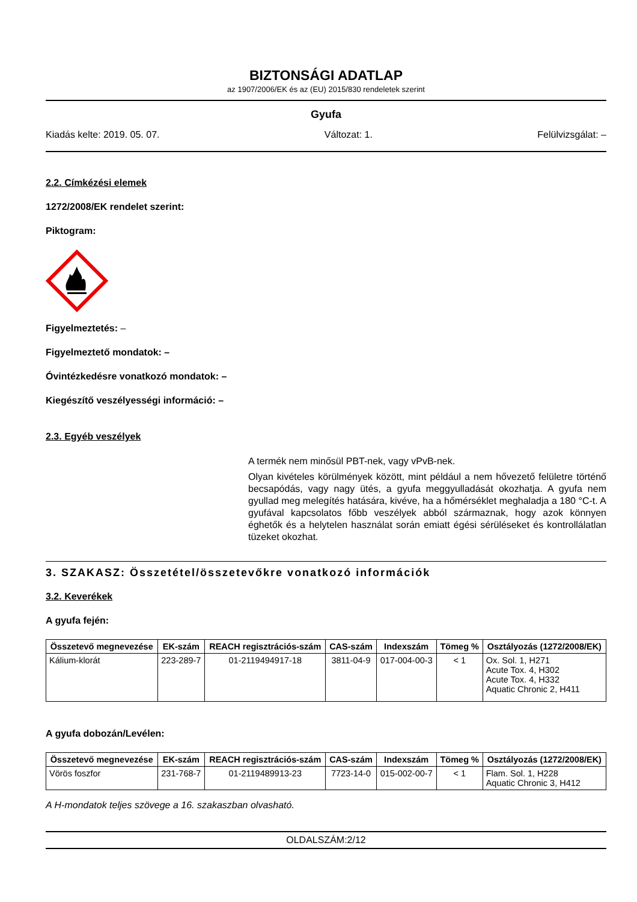BIZTONSÁGI ADATLAP
az 1907/2006/EK és az (EU) 2015/830 rendeletek szerint
Gyufa
Kiadás kelte: 2019. 05. 07. Változat: 1. Felülvizsgálat: –
2.2. Címkézési elemek
1272/2008/EK rendelet szerint:
Piktogram:
Figyelmeztetés: –
Figyelmeztető mondatok: –
Óvintézkedésre vonatkozó mondatok: –
Kiegészítő veszélyességi információ: –
2.3. Egyéb veszélyek
A termék nem minősül PBT-nek, vagy vPvB-nek.
Olyan kivételes körülmények között, mint például a nem hővezető felületre történő becsapódás, vagy nagy ütés, a gyufa meggyulladását okozhatja. A gyufa nem gyullad meg melegítés hatására, kivéve, ha a hőmérséklet meghaladja a 180 °C-t. A gyufával kapcsolatos főbb veszélyek abból származnak, hogy azok könnyen éghetők és a helytelen használat során emiatt égési sérüléseket és kontrollálatlan tüzeket okozhat.
3. SZAKASZ: Összetétel/összetevőkre vonatkozó információk
3.2. Keverékek
A gyufa fején:
| Összetevő megnevezése | EK-szám | REACH regisztrációs-szám | CAS-szám | Indexszám | Tömeg % | Osztályozás (1272/2008/EK) |
| --- | --- | --- | --- | --- | --- | --- |
| Kálium-klorát | 223-289-7 | 01-2119494917-18 | 3811-04-9 | 017-004-00-3 | < 1 | Ox. Sol. 1, H271 Acute Tox. 4, H302 Acute Tox. 4, H332 Aquatic Chronic 2, H411 |
A gyufa dobozán/Levélen:
| Összetevő megnevezése | EK-szám | REACH regisztrációs-szám | CAS-szám | Indexszám | Tömeg % | Osztályozás (1272/2008/EK) |
| --- | --- | --- | --- | --- | --- | --- |
| Vörös foszfor | 231-768-7 | 01-2119489913-23 | 7723-14-0 | 015-002-00-7 | < 1 | Flam. Sol. 1, H228 Aquatic Chronic 3, H412 |
A H-mondatok teljes szövege a 16. szakaszban olvasható.
OLDALSZÁM:2/12